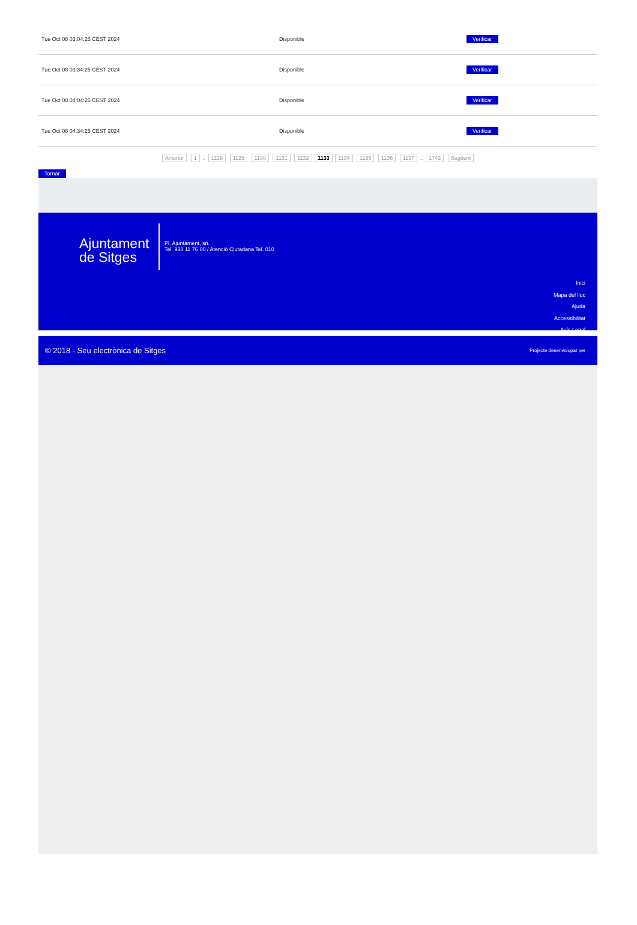| Tue Oct 08 03:04:25 CEST 2024 | Disponible | Verificar |
| Tue Oct 08 03:34:25 CEST 2024 | Disponible | Verificar |
| Tue Oct 08 04:04:25 CEST 2024 | Disponible | Verificar |
| Tue Oct 08 04:34:25 CEST 2024 | Disponible | Verificar |
Anterior 1 .. 1128 1129 1130 1131 1132 1133 1134 1135 1136 1137 .. 1742 Següent
Tornar
Ajuntament
de Sitges
Pl. Ajuntament, sn.
Tel. 938 11 76 00 / Atenció Ciutadana Tel. 010
Inici
Mapa del lloc
Ajuda
Accessibilitat
Avís Legal
© 2018 - Seu electrònica de Sitges Projecte desenvolupat per